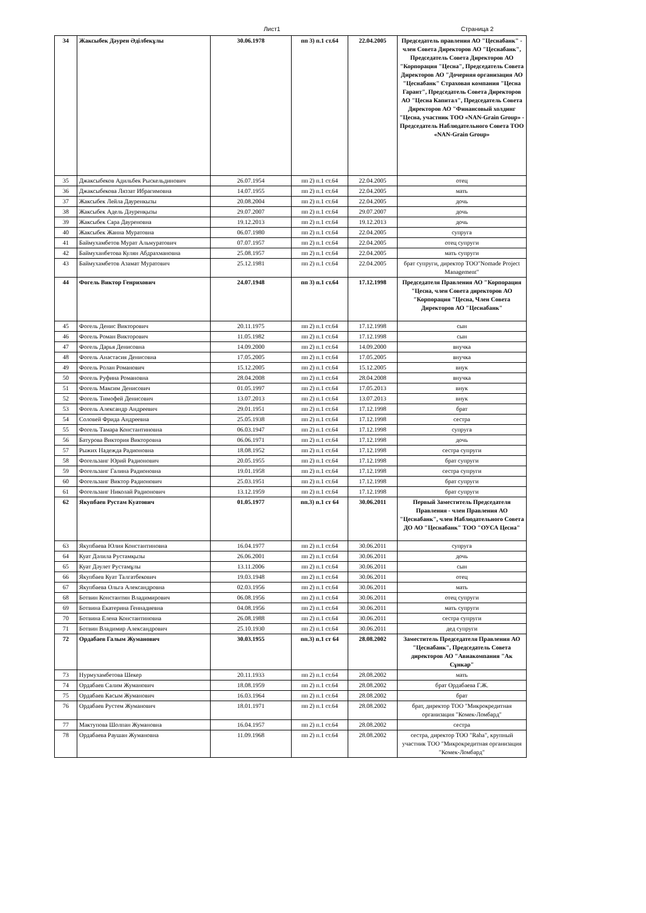Лист1 Страница 2
| 34 | Жаксыбек Дәурен Әділбекұлы | 30.06.1978 | пп 3) п.1 ст.64 | 22.04.2005 | Председатель правления АО "Цеснабанк" - член Совета Директоров АО "Цеснабанк", Председатель Совета Директоров АО "Корпорация "Цесна", Председатель Совета Директоров АО "Дочерняя организация АО "Цеснабанк" Страховая компания "Цесна Гарант", Председатель Совета Директоров АО "Цесна Капитал", Председатель Совета Директоров АО "Финансовый холдинг "Цесна, участник ТОО «NAN-Grain Group» - Председатель Наблюдательного Совета ТОО «NAN-Grain Group» |
| 35 | Джаксыбеков Адильбек Рыскельдинович | 26.07.1954 | пп 2) п.1 ст.64 | 22.04.2005 | отец |
| 36 | Джаксыбекова Ляззат Ибрагимовна | 14.07.1955 | пп 2) п.1 ст.64 | 22.04.2005 | мать |
| 37 | Жаксыбек Лейла Дауренкызы | 20.08.2004 | пп 2) п.1 ст.64 | 22.04.2005 | дочь |
| 38 | Жаксыбек Адель Дәуренқызы | 29.07.2007 | пп 2) п.1 ст.64 | 29.07.2007 | дочь |
| 39 | Жаксыбек Сара Дауреновна | 19.12.2013 | пп 2) п.1 ст.64 | 19.12.2013 | дочь |
| 40 | Жаксыбек Жанна Муратовна | 06.07.1980 | пп 2) п.1 ст.64 | 22.04.2005 | супруга |
| 41 | Баймухамбетов Мурат Альмуратович | 07.07.1957 | пп 2) п.1 ст.64 | 22.04.2005 | отец супруги |
| 42 | Баймуханбетова Кулян Абдрахмановна | 25.08.1957 | пп 2) п.1 ст.64 | 22.04.2005 | мать супруги |
| 43 | Баймухамбетов Азамат Муратович | 25.12.1981 | пп 2) п.1 ст.64 | 22.04.2005 | брат супруги, директор ТОО"Nomade Project Management" |
| 44 | Фогель Виктор Генрихович | 24.07.1948 | пп 3) п.1 ст.64 | 17.12.1998 | Председателя Правления АО "Корпорация "Цесна, член Совета директоров АО "Корпорация "Цесна, Член Совета Директоров АО "Цеснабанк" |
| 45 | Фогель Денис Викторович | 20.11.1975 | пп 2) п.1 ст.64 | 17.12.1998 | сын |
| 46 | Фогель Роман Викторович | 11.05.1982 | пп 2) п.1 ст.64 | 17.12.1998 | сын |
| 47 | Фогель Дарья Денисовна | 14.09.2000 | пп 2) п.1 ст.64 | 14.09.2000 | внучка |
| 48 | Фогель Анастасия Денисовна | 17.05.2005 | пп 2) п.1 ст.64 | 17.05.2005 | внучка |
| 49 | Фогель Ролан Романович | 15.12.2005 | пп 2) п.1 ст.64 | 15.12.2005 | внук |
| 50 | Фогель Руфина Романовна | 28.04.2008 | пп 2) п.1 ст.64 | 28.04.2008 | внучка |
| 51 | Фогель Максим Денисович | 01.05.1997 | пп 2) п.1 ст.64 | 17.05.2013 | внук |
| 52 | Фогель Тимофей Денисович | 13.07.2013 | пп 2) п.1 ст.64 | 13.07.2013 | внук |
| 53 | Фогель Александр Андреевич | 29.01.1951 | пп 2) п.1 ст.64 | 17.12.1998 | брат |
| 54 | Соловей Фрида Андреевна | 25.05.1938 | пп 2) п.1 ст.64 | 17.12.1998 | сестра |
| 55 | Фогель Тамара Константиновна | 06.03.1947 | пп 2) п.1 ст.64 | 17.12.1998 | супруга |
| 56 | Батурова Виктория Викторовна | 06.06.1971 | пп 2) п.1 ст.64 | 17.12.1998 | дочь |
| 57 | Рыжих Надежда Радионовна | 18.08.1952 | пп 2) п.1 ст.64 | 17.12.1998 | сестра супруги |
| 58 | Фогельзанг Юрий Радионович | 20.05.1955 | пп 2) п.1 ст.64 | 17.12.1998 | брат супруги |
| 59 | Фогельзанг Галина Радионовна | 19.01.1958 | пп 2) п.1 ст.64 | 17.12.1998 | сестра супруги |
| 60 | Фогельзанг Виктор Радионович | 25.03.1951 | пп 2) п.1 ст.64 | 17.12.1998 | брат супруги |
| 61 | Фогельзанг Николай Радионович | 13.12.1959 | пп 2) п.1 ст.64 | 17.12.1998 | брат супруги |
| 62 | Якупбаев Рустам Куатович | 01.05.1977 | пп.3) п.1 ст 64 | 30.06.2011 | Первый Заместитель Председателя Правления - член Правления АО "Цеснабанк", член Наблюдательного Совета ДО АО "Цеснабанк" ТОО "ОУСА Цесна" |
| 63 | Якупбаева Юлия Константиновна | 16.04.1977 | пп 2) п.1 ст.64 | 30.06.2011 | супруга |
| 64 | Куат Дәлила Рустамқызы | 26.06.2001 | пп 2) п.1 ст.64 | 30.06.2011 | дочь |
| 65 | Куат Дәулет Рустамұлы | 13.11.2006 | пп 2) п.1 ст.64 | 30.06.2011 | сын |
| 66 | Якупбаев Куат Талгатбекович | 19.03.1948 | пп 2) п.1 ст.64 | 30.06.2011 | отец |
| 67 | Якупбаева Ольга Александровна | 02.03.1956 | пп 2) п.1 ст.64 | 30.06.2011 | мать |
| 68 | Ботвин Константин Владимирович | 06.08.1956 | пп 2) п.1 ст.64 | 30.06.2011 | отец супруги |
| 69 | Ботвина Екатерина Геннадиевна | 04.08.1956 | пп 2) п.1 ст.64 | 30.06.2011 | мать супруги |
| 70 | Ботвина Елена Константиновна | 26.08.1988 | пп 2) п.1 ст.64 | 30.06.2011 | сестра супруги |
| 71 | Ботвин Владимир Александрович | 25.10.1930 | пп 2) п.1 ст.64 | 30.06.2011 | дед супруги |
| 72 | Ордабаев Галым Жуманович | 30.03.1955 | пп.3) п.1 ст 64 | 28.08.2002 | Заместитель Председателя Правления АО "Цеснабанк", Председатель Совета директоров АО "Авиакомпания "Ак Сұнкар" |
| 73 | Нурмухамбетова Шекер | 20.11.1933 | пп 2) п.1 ст.64 | 28.08.2002 | мать |
| 74 | Ордабаев Салим Жуманович | 18.08.1959 | пп 2) п.1 ст.64 | 28.08.2002 | брат Ордабаева Г.Ж. |
| 75 | Ордабаев Касым Жуманович | 16.03.1964 | пп 2) п.1 ст.64 | 28.08.2002 | брат |
| 76 | Ордабаев Рустем Жуманович | 18.01.1971 | пп 2) п.1 ст.64 | 28.08.2002 | брат, директор ТОО "Микрокредитная организация "Комек-Ломбард" |
| 77 | Мактупова Шолпан Жумановна | 16.04.1957 | пп 2) п.1 ст.64 | 28.08.2002 | сестра |
| 78 | Ордабаева Раушан Жумановна | 11.09.1968 | пп 2) п.1 ст.64 | 28.08.2002 | сестра, директор ТОО "Raha", крупный участник ТОО "Микрокредитная организация "Комек-Ломбард" |